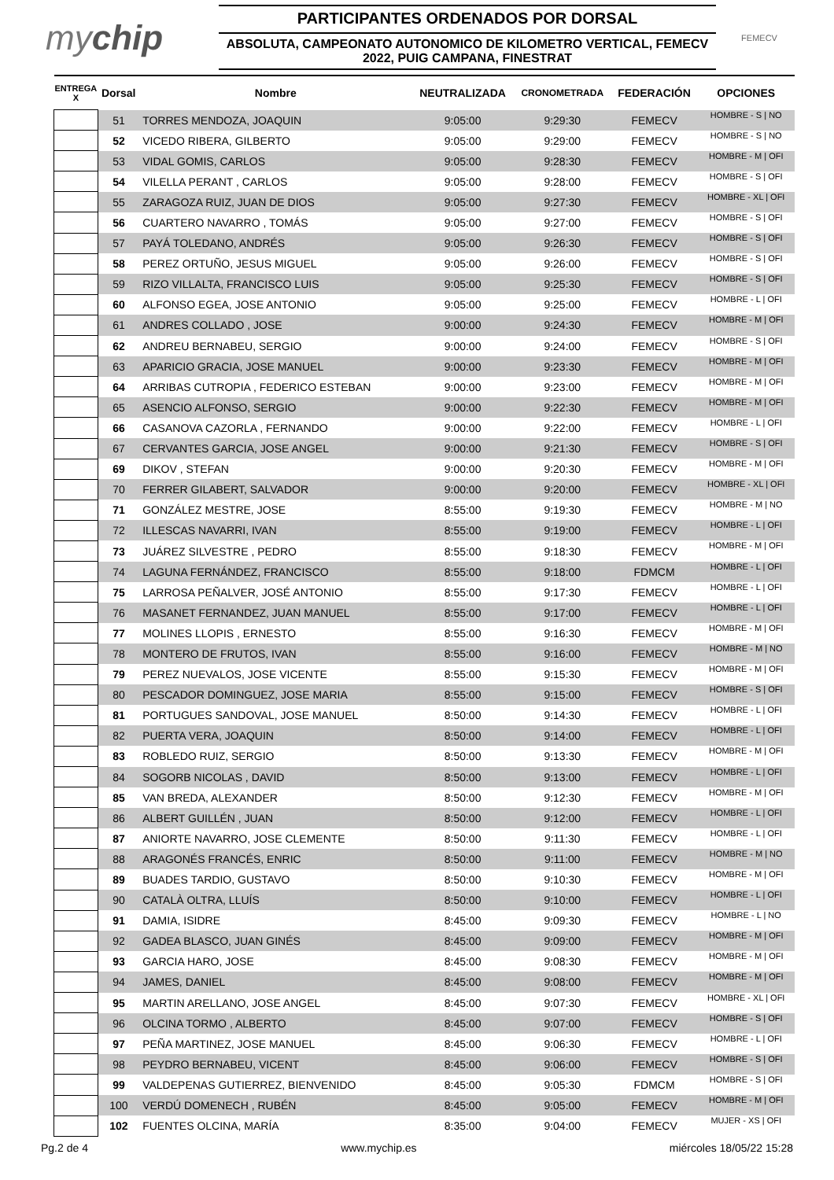mychip
PARTICIPANTES ORDENADOS POR DORSAL
ABSOLUTA, CAMPEONATO AUTONOMICO DE KILOMETRO VERTICAL, FEMECV 2022, PUIG CAMPANA, FINESTRAT
FEMECV
| ENTREGA X | Dorsal | Nombre | NEUTRALIZADA | CRONOMETRADA | FEDERACIÓN | OPCIONES |
| --- | --- | --- | --- | --- | --- | --- |
| | 51 | TORRES MENDOZA, JOAQUIN | 9:05:00 | 9:29:30 | FEMECV | HOMBRE - S / NO |
| | 52 | VICEDO RIBERA, GILBERTO | 9:05:00 | 9:29:00 | FEMECV | HOMBRE - S / NO |
| | 53 | VIDAL GOMIS, CARLOS | 9:05:00 | 9:28:30 | FEMECV | HOMBRE - M / OFI |
| | 54 | VILELLA PERANT , CARLOS | 9:05:00 | 9:28:00 | FEMECV | HOMBRE - S / OFI |
| | 55 | ZARAGOZA RUIZ, JUAN DE DIOS | 9:05:00 | 9:27:30 | FEMECV | HOMBRE - XL / OFI |
| | 56 | CUARTERO NAVARRO , TOMÁS | 9:05:00 | 9:27:00 | FEMECV | HOMBRE - S / OFI |
| | 57 | PAYÁ TOLEDANO, ANDRÉS | 9:05:00 | 9:26:30 | FEMECV | HOMBRE - S / OFI |
| | 58 | PEREZ ORTUÑO, JESUS MIGUEL | 9:05:00 | 9:26:00 | FEMECV | HOMBRE - S / OFI |
| | 59 | RIZO VILLALTA, FRANCISCO LUIS | 9:05:00 | 9:25:30 | FEMECV | HOMBRE - S / OFI |
| | 60 | ALFONSO EGEA, JOSE ANTONIO | 9:05:00 | 9:25:00 | FEMECV | HOMBRE - L / OFI |
| | 61 | ANDRES COLLADO , JOSE | 9:00:00 | 9:24:30 | FEMECV | HOMBRE - M / OFI |
| | 62 | ANDREU BERNABEU, SERGIO | 9:00:00 | 9:24:00 | FEMECV | HOMBRE - S / OFI |
| | 63 | APARICIO GRACIA, JOSE MANUEL | 9:00:00 | 9:23:30 | FEMECV | HOMBRE - M / OFI |
| | 64 | ARRIBAS CUTROPIA , FEDERICO ESTEBAN | 9:00:00 | 9:23:00 | FEMECV | HOMBRE - M / OFI |
| | 65 | ASENCIO ALFONSO, SERGIO | 9:00:00 | 9:22:30 | FEMECV | HOMBRE - M / OFI |
| | 66 | CASANOVA CAZORLA , FERNANDO | 9:00:00 | 9:22:00 | FEMECV | HOMBRE - L / OFI |
| | 67 | CERVANTES GARCIA, JOSE ANGEL | 9:00:00 | 9:21:30 | FEMECV | HOMBRE - S / OFI |
| | 69 | DIKOV , STEFAN | 9:00:00 | 9:20:30 | FEMECV | HOMBRE - M / OFI |
| | 70 | FERRER GILABERT, SALVADOR | 9:00:00 | 9:20:00 | FEMECV | HOMBRE - XL / OFI |
| | 71 | GONZÁLEZ MESTRE, JOSE | 8:55:00 | 9:19:30 | FEMECV | HOMBRE - M / NO |
| | 72 | ILLESCAS NAVARRI, IVAN | 8:55:00 | 9:19:00 | FEMECV | HOMBRE - L / OFI |
| | 73 | JUÁREZ SILVESTRE , PEDRO | 8:55:00 | 9:18:30 | FEMECV | HOMBRE - M / OFI |
| | 74 | LAGUNA FERNÁNDEZ, FRANCISCO | 8:55:00 | 9:18:00 | FDMCM | HOMBRE - L / OFI |
| | 75 | LARROSA PEÑALVER, JOSÉ ANTONIO | 8:55:00 | 9:17:30 | FEMECV | HOMBRE - L / OFI |
| | 76 | MASANET FERNANDEZ, JUAN MANUEL | 8:55:00 | 9:17:00 | FEMECV | HOMBRE - L / OFI |
| | 77 | MOLINES LLOPIS , ERNESTO | 8:55:00 | 9:16:30 | FEMECV | HOMBRE - M / OFI |
| | 78 | MONTERO DE FRUTOS, IVAN | 8:55:00 | 9:16:00 | FEMECV | HOMBRE - M / NO |
| | 79 | PEREZ NUEVALOS, JOSE VICENTE | 8:55:00 | 9:15:30 | FEMECV | HOMBRE - M / OFI |
| | 80 | PESCADOR DOMINGUEZ, JOSE MARIA | 8:55:00 | 9:15:00 | FEMECV | HOMBRE - S / OFI |
| | 81 | PORTUGUES SANDOVAL, JOSE MANUEL | 8:50:00 | 9:14:30 | FEMECV | HOMBRE - L / OFI |
| | 82 | PUERTA VERA, JOAQUIN | 8:50:00 | 9:14:00 | FEMECV | HOMBRE - L / OFI |
| | 83 | ROBLEDO RUIZ, SERGIO | 8:50:00 | 9:13:30 | FEMECV | HOMBRE - M / OFI |
| | 84 | SOGORB NICOLAS , DAVID | 8:50:00 | 9:13:00 | FEMECV | HOMBRE - L / OFI |
| | 85 | VAN BREDA, ALEXANDER | 8:50:00 | 9:12:30 | FEMECV | HOMBRE - M / OFI |
| | 86 | ALBERT GUILLÉN , JUAN | 8:50:00 | 9:12:00 | FEMECV | HOMBRE - L / OFI |
| | 87 | ANIORTE NAVARRO, JOSE CLEMENTE | 8:50:00 | 9:11:30 | FEMECV | HOMBRE - L / OFI |
| | 88 | ARAGONÉS FRANCÉS, ENRIC | 8:50:00 | 9:11:00 | FEMECV | HOMBRE - M / NO |
| | 89 | BUADES TARDIO, GUSTAVO | 8:50:00 | 9:10:30 | FEMECV | HOMBRE - M / OFI |
| | 90 | CATALÀ OLTRA, LLUÍS | 8:50:00 | 9:10:00 | FEMECV | HOMBRE - L / OFI |
| | 91 | DAMIA, ISIDRE | 8:45:00 | 9:09:30 | FEMECV | HOMBRE - L / NO |
| | 92 | GADEA BLASCO, JUAN GINÉS | 8:45:00 | 9:09:00 | FEMECV | HOMBRE - M / OFI |
| | 93 | GARCIA HARO, JOSE | 8:45:00 | 9:08:30 | FEMECV | HOMBRE - M / OFI |
| | 94 | JAMES, DANIEL | 8:45:00 | 9:08:00 | FEMECV | HOMBRE - M / OFI |
| | 95 | MARTIN ARELLANO, JOSE ANGEL | 8:45:00 | 9:07:30 | FEMECV | HOMBRE - XL / OFI |
| | 96 | OLCINA TORMO , ALBERTO | 8:45:00 | 9:07:00 | FEMECV | HOMBRE - S / OFI |
| | 97 | PEÑA MARTINEZ, JOSE MANUEL | 8:45:00 | 9:06:30 | FEMECV | HOMBRE - L / OFI |
| | 98 | PEYDRO BERNABEU, VICENT | 8:45:00 | 9:06:00 | FEMECV | HOMBRE - S / OFI |
| | 99 | VALDEPENAS GUTIERREZ, BIENVENIDO | 8:45:00 | 9:05:30 | FDMCM | HOMBRE - S / OFI |
| | 100 | VERDÚ DOMENECH , RUBÉN | 8:45:00 | 9:05:00 | FEMECV | HOMBRE - M / OFI |
| | 102 | FUENTES OLCINA, MARÍA | 8:35:00 | 9:04:00 | FEMECV | MUJER - XS / OFI |
Pg.2 de 4 www.mychip.es miércoles 18/05/22 15:28